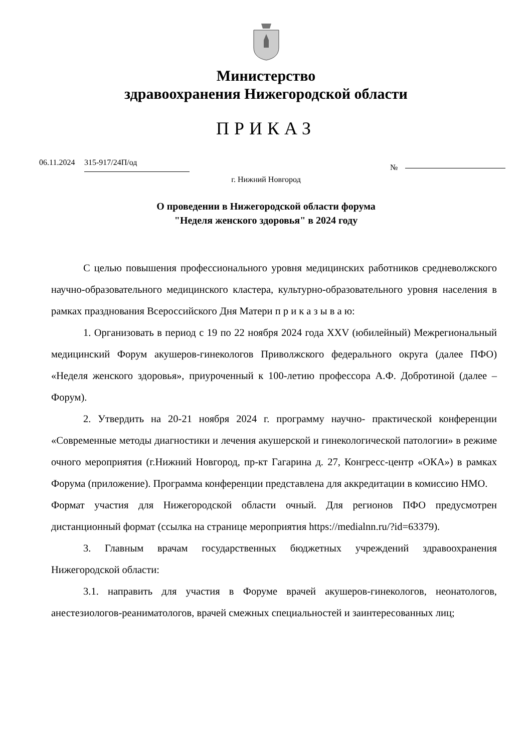Министерство
здравоохранения Нижегородской области
ПРИКАЗ
06.11.2024 315-917/24П/од №
г. Нижний Новгород
О проведении в Нижегородской области форума "Неделя женского здоровья" в 2024 году
С целью повышения профессионального уровня медицинских работников средневолжского научно-образовательного медицинского кластера, культурно-образовательного уровня населения в рамках празднования Всероссийского Дня Матери п р и к а з ы в а ю:
1. Организовать в период с 19 по 22 ноября 2024 года XXV (юбилейный) Межрегиональный медицинский Форум акушеров-гинекологов Приволжского федерального округа (далее ПФО) «Неделя женского здоровья», приуроченный к 100-летию профессора А.Ф. Добротиной (далее – Форум).
2. Утвердить на 20-21 ноября 2024 г. программу научно- практической конференции «Современные методы диагностики и лечения акушерской и гинекологической патологии» в режиме очного мероприятия (г.Нижний Новгород, пр-кт Гагарина д. 27, Конгресс-центр «ОКА») в рамках Форума (приложение). Программа конференции представлена для аккредитации в комиссию НМО.
Формат участия для Нижегородской области очный. Для регионов ПФО предусмотрен дистанционный формат (ссылка на странице мероприятия https://medialnn.ru/?id=63379).
3. Главным врачам государственных бюджетных учреждений здравоохранения Нижегородской области:
3.1. направить для участия в Форуме врачей акушеров-гинекологов, неонатологов, анестезиологов-реаниматологов, врачей смежных специальностей и заинтересованных лиц;